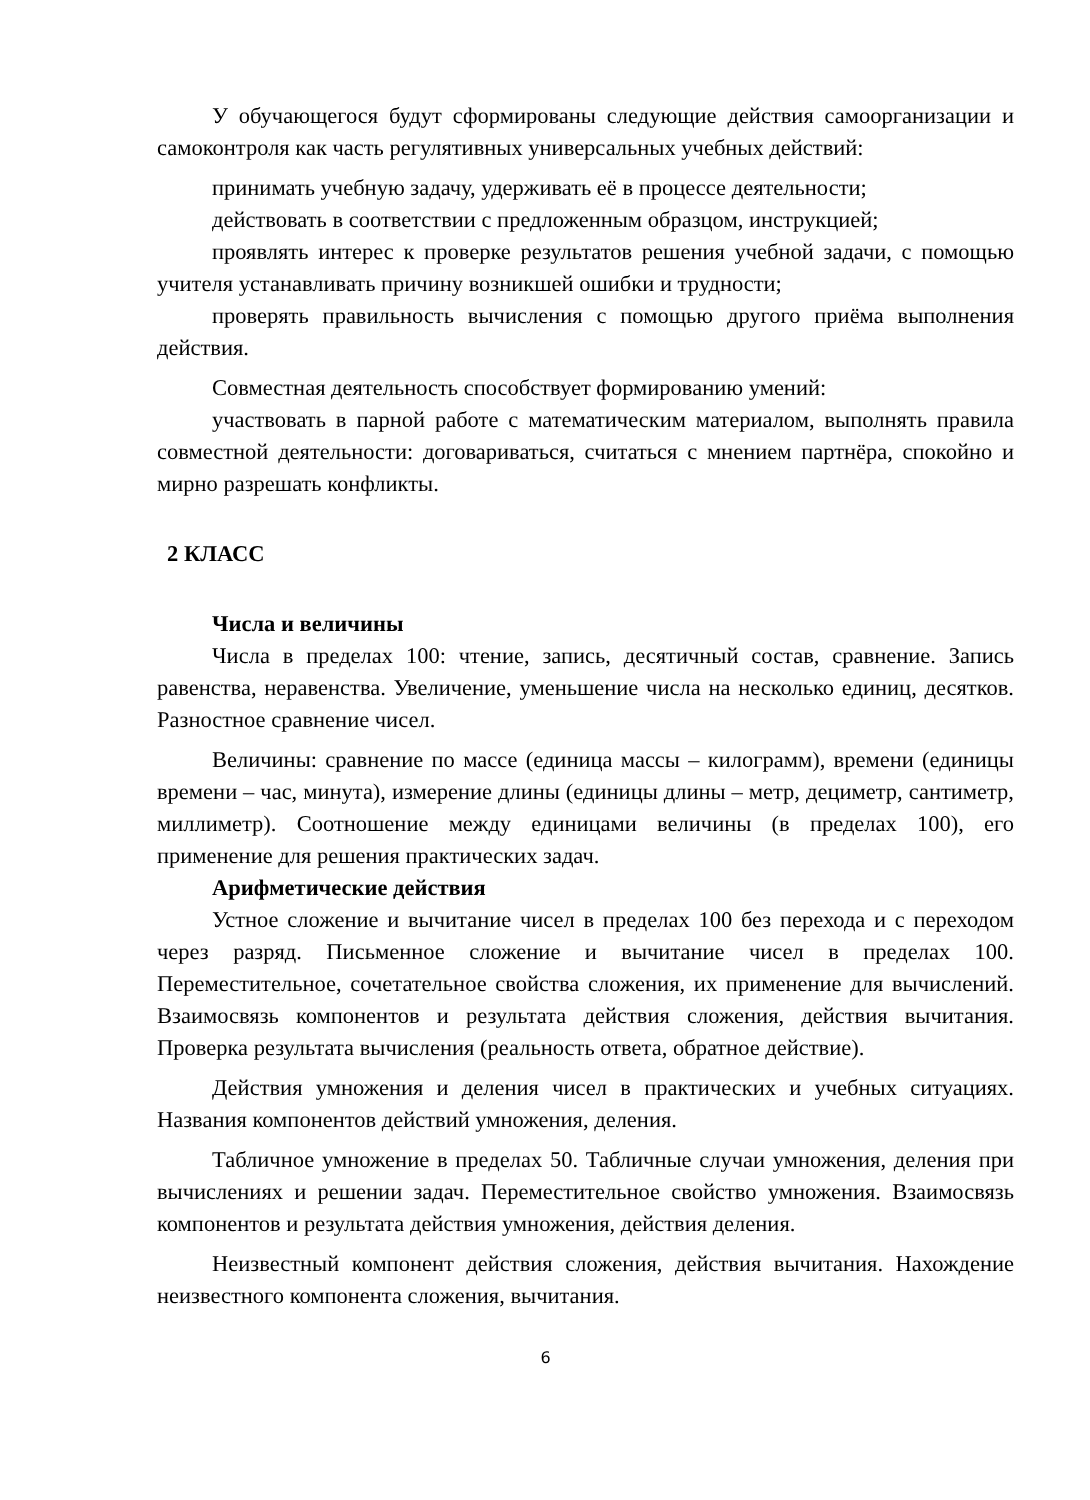У обучающегося будут сформированы следующие действия самоорганизации и самоконтроля как часть регулятивных универсальных учебных действий:
принимать учебную задачу, удерживать её в процессе деятельности;
действовать в соответствии с предложенным образцом, инструкцией;
проявлять интерес к проверке результатов решения учебной задачи, с помощью учителя устанавливать причину возникшей ошибки и трудности;
проверять правильность вычисления с помощью другого приёма выполнения действия.
Совместная деятельность способствует формированию умений:
участвовать в парной работе с математическим материалом, выполнять правила совместной деятельности: договариваться, считаться с мнением партнёра, спокойно и мирно разрешать конфликты.
2 КЛАСС
Числа и величины
Числа в пределах 100: чтение, запись, десятичный состав, сравнение. Запись равенства, неравенства. Увеличение, уменьшение числа на несколько единиц, десятков. Разностное сравнение чисел.
Величины: сравнение по массе (единица массы – килограмм), времени (единицы времени – час, минута), измерение длины (единицы длины – метр, дециметр, сантиметр, миллиметр). Соотношение между единицами величины (в пределах 100), его применение для решения практических задач.
Арифметические действия
Устное сложение и вычитание чисел в пределах 100 без перехода и с переходом через разряд. Письменное сложение и вычитание чисел в пределах 100. Переместительное, сочетательное свойства сложения, их применение для вычислений. Взаимосвязь компонентов и результата действия сложения, действия вычитания. Проверка результата вычисления (реальность ответа, обратное действие).
Действия умножения и деления чисел в практических и учебных ситуациях. Названия компонентов действий умножения, деления.
Табличное умножение в пределах 50. Табличные случаи умножения, деления при вычислениях и решении задач. Переместительное свойство умножения. Взаимосвязь компонентов и результата действия умножения, действия деления.
Неизвестный компонент действия сложения, действия вычитания. Нахождение неизвестного компонента сложения, вычитания.
6